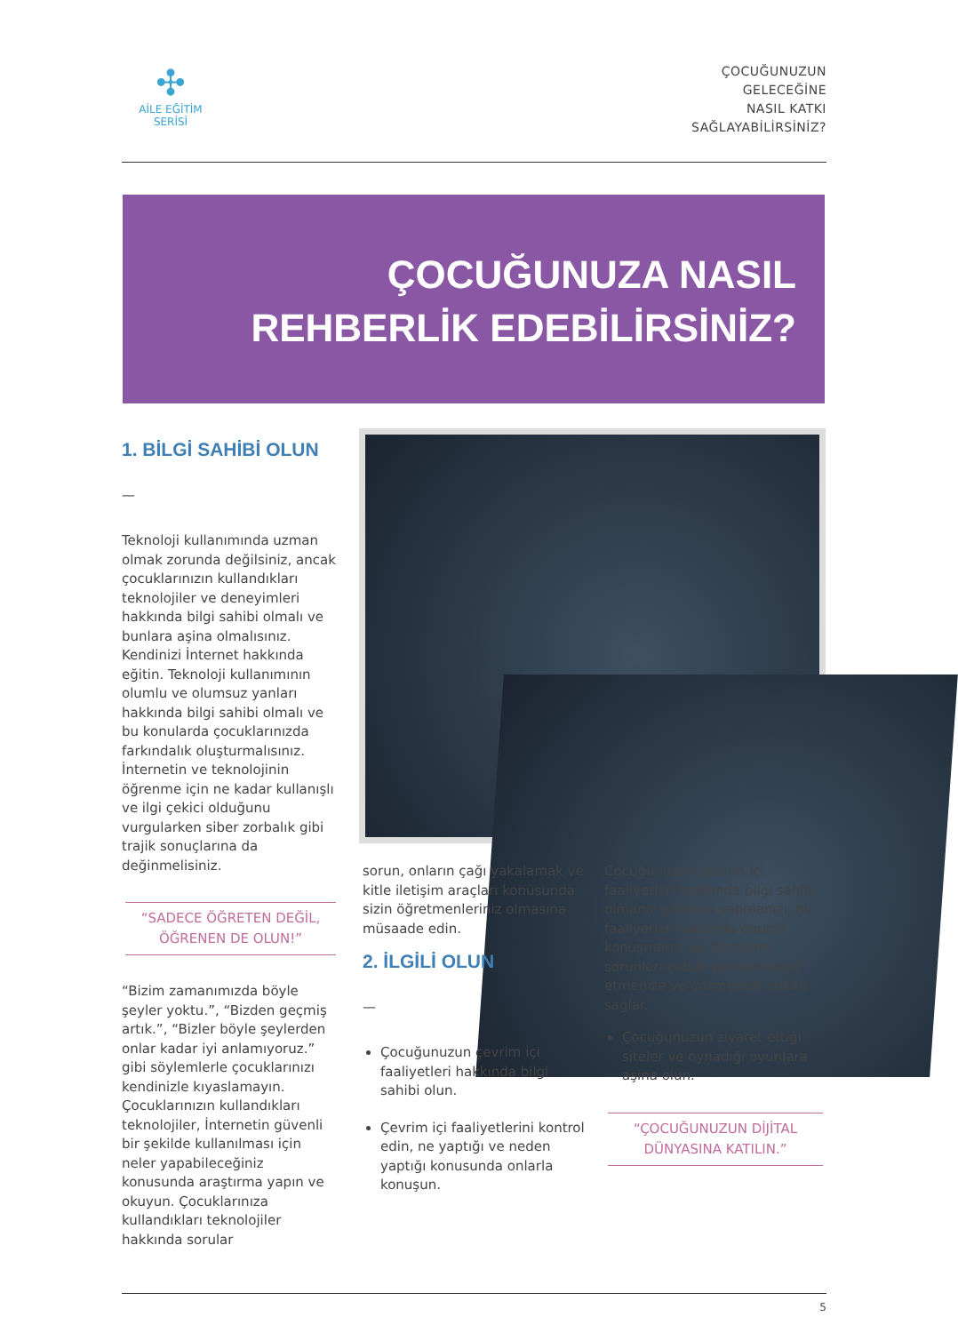✣
AİLE EĞİTİM SERİSİ
ÇOCUĞUNUZUN
GELECEĞİNE
NASIL KATKI
SAĞLAYABİLİRSİNİZ?
ÇOCUĞUNUZA NASIL
REHBERLİK EDEBİLİRSİNİZ?
1. BİLGİ SAHİBİ OLUN
—
Teknoloji kullanımında uzman olmak zorunda değilsiniz, ancak çocuklarınızın kullandıkları teknolojiler ve deneyimleri hakkında bilgi sahibi olmalı ve bunlara aşina olmalısınız. Kendinizi İnternet hakkında eğitin. Teknoloji kullanımının olumlu ve olumsuz yanları hakkında bilgi sahibi olmalı ve bu konularda çocuklarınızda farkındalık oluşturmalısınız. İnternetin ve teknolojinin öğrenme için ne kadar kullanışlı ve ilgi çekici olduğunu vurgularken siber zorbalık gibi trajik sonuçlarına da değinmelisiniz.
“SADECE ÖĞRETEN DEĞİL,
ÖĞRENEN DE OLUN!”
“Bizim zamanımızda böyle şeyler yoktu.”, “Bizden geçmiş artık.”, “Bizler böyle şeylerden onlar kadar iyi anlamıyoruz.” gibi söylemlerle çocuklarınızı kendinizle kıyaslamayın. Çocuklarınızın kullandıkları teknolojiler, İnternetin güvenli bir şekilde kullanılması için neler yapabileceğiniz konusunda araştırma yapın ve okuyun. Çocuklarınıza kullandıkları teknolojiler hakkında sorular
sorun, onların çağı yakalamak ve kitle iletişim araçları konusunda sizin öğretmenleriniz olmasına müsaade edin.
2. İLGİLİ OLUN
—
Çocuğunuzun çevrim içi faaliyetleri hakkında bilgi sahibi olun.
Çevrim içi faaliyetlerini kontrol edin, ne yaptığı ve neden yaptığı konusunda onlarla konuşun.
Çocuğunuzun çevrim içi faaliyetleri hakkında bilgi sahibi olmanız gözetim yapmanızı, bu faaliyetler hakkında onunla konuşmanız ise bir takım sorunları çabuk şekilde tespit etmenize ve çözmenize imkân sağlar.
Çocuğunuzun ziyaret ettiği siteler ve oynadığı oyunlara aşina olun.
“ÇOCUĞUNUZUN DİJİTAL
DÜNYASINA KATILIN.”
5